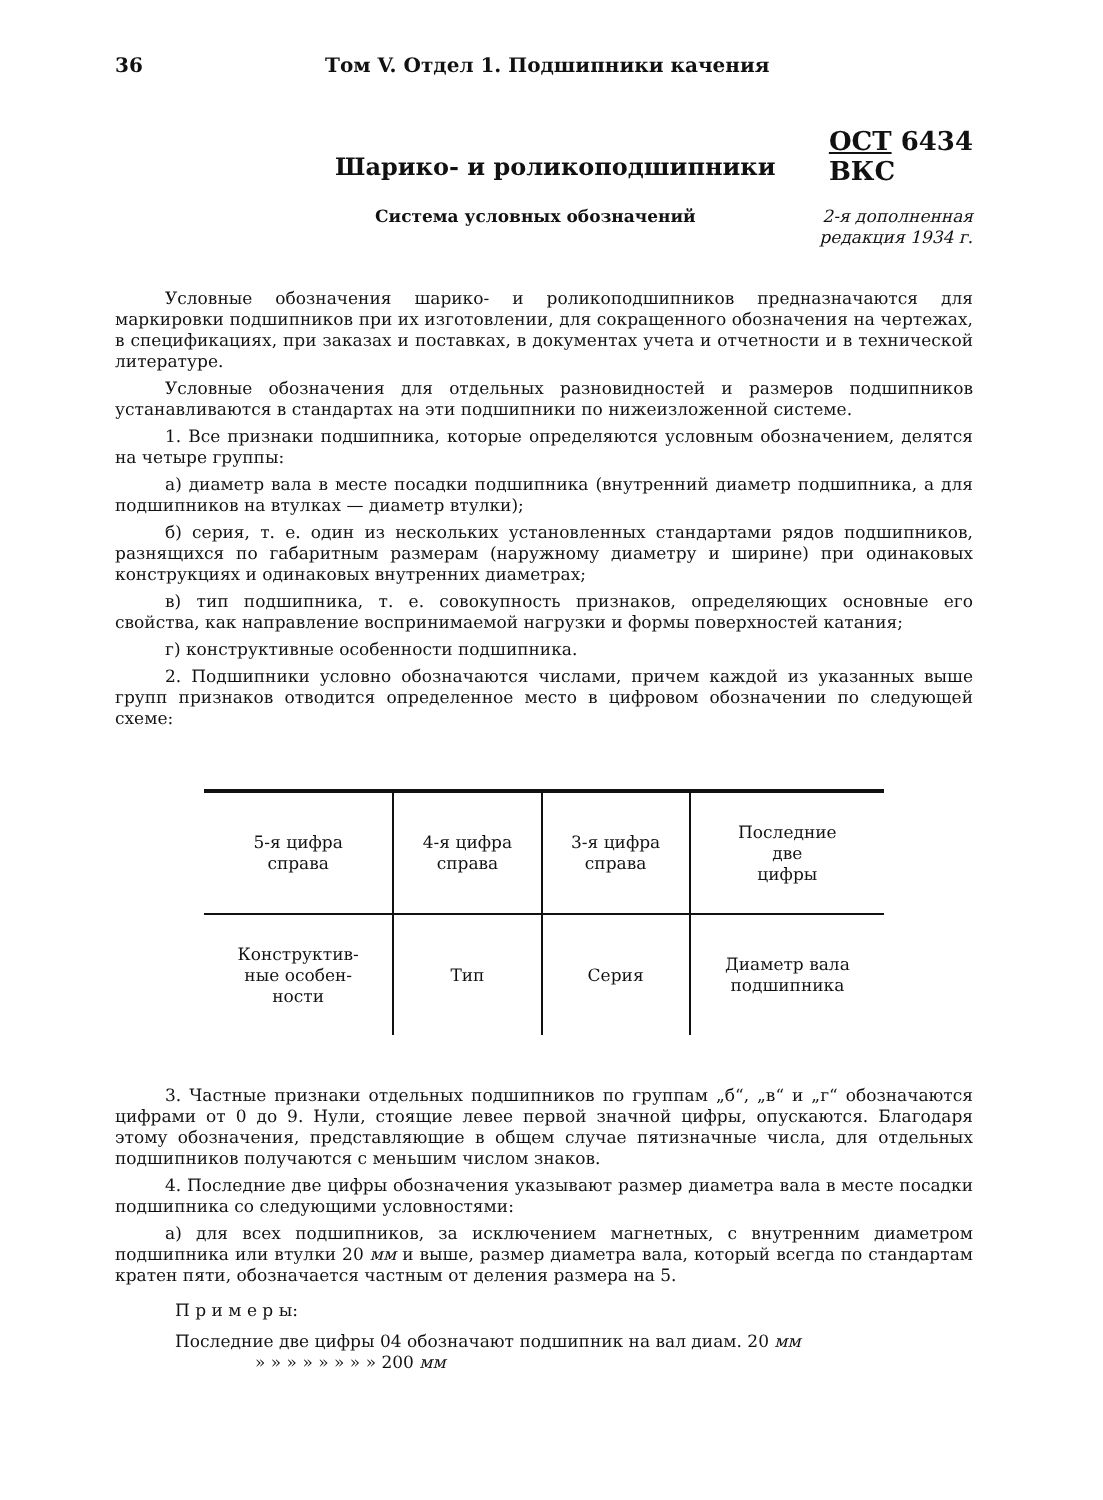36 Том V. Отдел 1. Подшипники качения
Шарико- и роликоподшипники
ОСТ 6434
ВКС
Система условных обозначений 2-я дополненная
редакция 1934 г.
Условные обозначения шарико- и роликоподшипников предназначаются для маркировки подшипников при их изготовлении, для сокращенного обозначения на чертежах, в спецификациях, при заказах и поставках, в документах учета и отчетности и в технической литературе.
Условные обозначения для отдельных разновидностей и размеров подшипников устанавливаются в стандартах на эти подшипники по нижеизложенной системе.
1. Все признаки подшипника, которые определяются условным обозначением, делятся на четыре группы:
а) диаметр вала в месте посадки подшипника (внутренний диаметр подшипника, а для подшипников на втулках — диаметр втулки);
б) серия, т. е. один из нескольких установленных стандартами рядов подшипников, разнящихся по габаритным размерам (наружному диаметру и ширине) при одинаковых конструкциях и одинаковых внутренних диаметрах;
в) тип подшипника, т. е. совокупность признаков, определяющих основные его свойства, как направление воспринимаемой нагрузки и формы поверхностей катания;
г) конструктивные особенности подшипника.
2. Подшипники условно обозначаются числами, причем каждой из указанных выше групп признаков отводится определенное место в цифровом обозначении по следующей схеме:
| 5-я цифра справа | 4-я цифра справа | 3-я цифра справа | Последние две цифры |
| Конструктив- ные особен- ности | Тип | Серия | Диаметр вала подшипника |
3. Частные признаки отдельных подшипников по группам „б“, „в“ и „г“ обозначаются цифрами от 0 до 9. Нули, стоящие левее первой значной цифры, опускаются. Благодаря этому обозначения, представляющие в общем случае пятизначные числа, для отдельных подшипников получаются с меньшим числом знаков.
4. Последние две цифры обозначения указывают размер диаметра вала в месте посадки подшипника со следующими условностями:
а) для всех подшипников, за исключением магнетных, с внутренним диаметром подшипника или втулки 20 мм и выше, размер диаметра вала, который всегда по стандартам кратен пяти, обозначается частным от деления размера на 5.
П р и м е р ы:
Последние две цифры 04 обозначают подшипник на вал диам. 20 мм
» » » » » » » » 200 мм